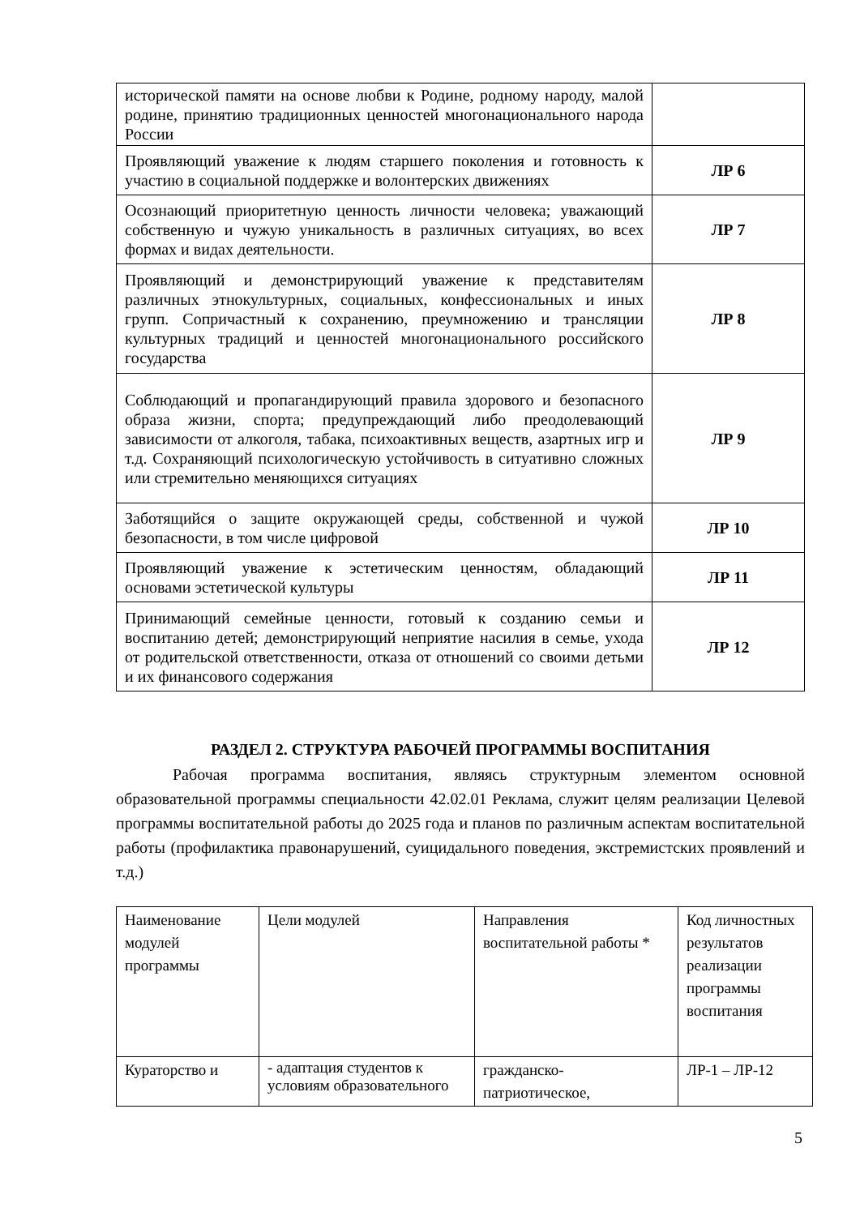| исторической памяти на основе любви к Родине, родному народу, малой родине, принятию традиционных ценностей многонационального народа России | |
| Проявляющий уважение к людям старшего поколения и готовность к участию в социальной поддержке и волонтерских движениях | ЛР 6 |
| Осознающий приоритетную ценность личности человека; уважающий собственную и чужую уникальность в различных ситуациях, во всех формах и видах деятельности. | ЛР 7 |
| Проявляющий и демонстрирующий уважение к представителям различных этнокультурных, социальных, конфессиональных и иных групп. Сопричастный к сохранению, преумножению и трансляции культурных традиций и ценностей многонационального российского государства | ЛР 8 |
| Соблюдающий и пропагандирующий правила здорового и безопасного образа жизни, спорта; предупреждающий либо преодолевающий зависимости от алкоголя, табака, психоактивных веществ, азартных игр и т.д. Сохраняющий психологическую устойчивость в ситуативно сложных или стремительно меняющихся ситуациях | ЛР 9 |
| Заботящийся о защите окружающей среды, собственной и чужой безопасности, в том числе цифровой | ЛР 10 |
| Проявляющий уважение к эстетическим ценностям, обладающий основами эстетической культуры | ЛР 11 |
| Принимающий семейные ценности, готовый к созданию семьи и воспитанию детей; демонстрирующий неприятие насилия в семье, ухода от родительской ответственности, отказа от отношений со своими детьми и их финансового содержания | ЛР 12 |
РАЗДЕЛ 2. СТРУКТУРА РАБОЧЕЙ ПРОГРАММЫ ВОСПИТАНИЯ
Рабочая программа воспитания, являясь структурным элементом основной образовательной программы специальности 42.02.01 Реклама, служит целям реализации Целевой программы воспитательной работы до 2025 года и планов по различным аспектам воспитательной работы (профилактика правонарушений, суицидального поведения, экстремистских проявлений и т.д.)
| Наименование модулей программы | Цели модулей | Направления воспитательной работы * | Код личностных результатов реализации программы воспитания |
| Кураторство и | - адаптация студентов к условиям образовательного | гражданско-патриотическое, | ЛР-1 – ЛР-12 |
5